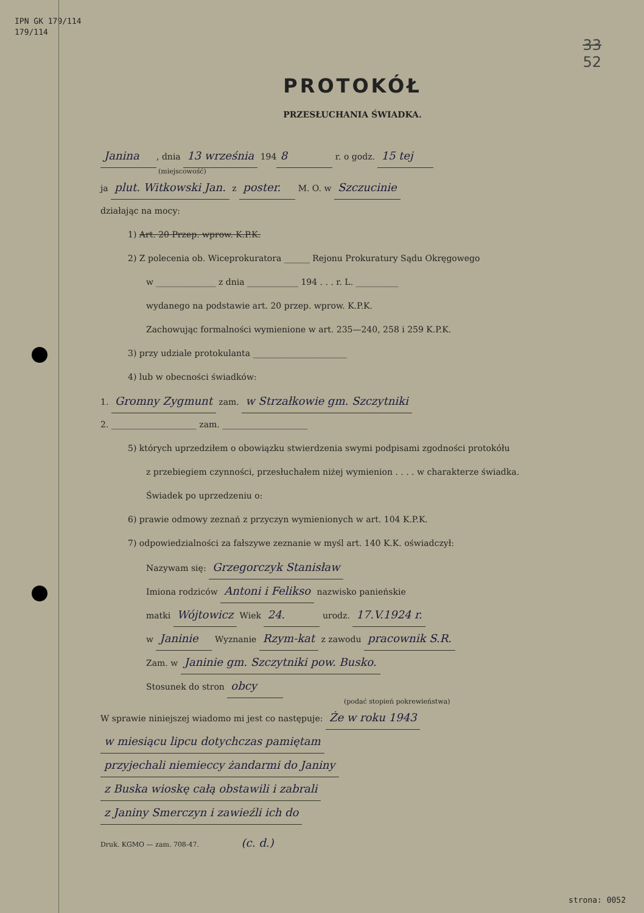IPN GK 179/114
179/114
33
52
PROTOKÓŁ
PRZESŁUCHANIA ŚWIADKA.
Janina, dnia 13 września 194 8 r. o godz. 15 tej
(miejscowość)
ja plut. Witkowski Jan. z poster. M. O. w Szczucinie
działając na mocy:
1) Art. 20 Przep. wprow. K.P.K.
2) Z polecenia ob. Wiceprokuratora ______ Rejonu Prokuratury Sądu Okręgowego
w ______________ z dnia ____________ 194 . . . r. L. __________
wydanego na podstawie art. 20 przep. wprow. K.P.K.
Zachowując formalności wymienione w art. 235—240, 258 i 259 K.P.K.
3) przy udziale protokulanta ______________________
4) lub w obecności świadków:
1. Gromny Zygmunt zam. w Strzałkowie gm. Szczytniki
2. ____________________ zam. ____________________
5) których uprzedziłem o obowiązku stwierdzenia swymi podpisami zgodności protokółu
z przebiegiem czynności, przesłuchałem niżej wymienion . . . . w charakterze świadka.
Świadek po uprzedzeniu o:
6) prawie odmowy zeznań z przyczyn wymienionych w art. 104 K.P.K.
7) odpowiedzialności za fałszywe zeznanie w myśl art. 140 K.K. oświadczył:
Nazywam się: Grzegorczyk Stanisław
Imiona rodziców Antoni i Felikso nazwisko panieńskie
matki Wójtowicz Wiek 24. urodz. 17.V.1924 r.
w Janinie Wyznanie Rzym-kat z zawodu pracownik S.R.
Zam. w Janinie gm. Szczytniki pow. Busko.
Stosunek do stron obcy
(podać stopień pokrewieństwa)
W sprawie niniejszej wiadomo mi jest co następuje: Że w roku 1943
w miesiącu lipcu dotychczas pamiętam
przyjechali niemieccy żandarmi do Janiny
z Buska wioskę całą obstawili i zabrali
z Janiny Smerczyn i zawieźli ich do
Druk. KGMO — zam. 708-47. (c. d.)
strona: 0052